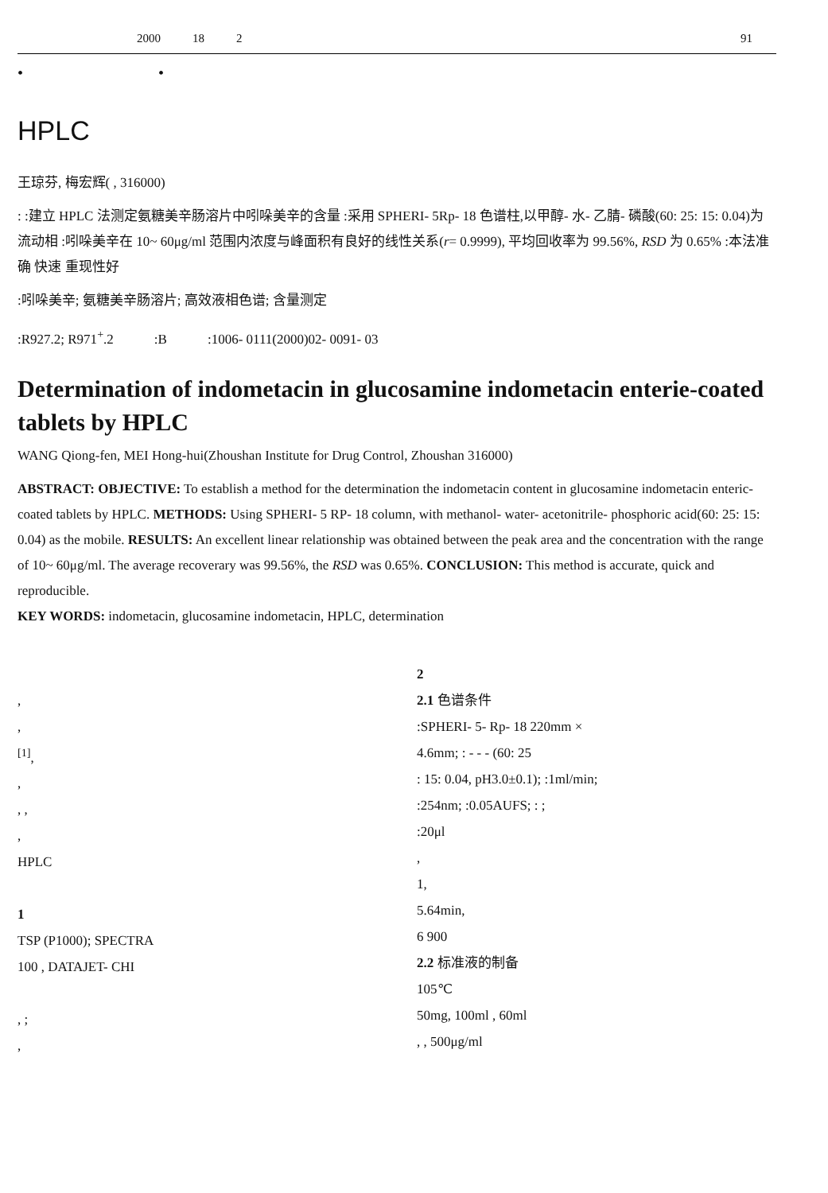2000 18 2 91
• •
HPLC
王琼芬, 梅宏辉( , 316000)
: :建立 HPLC 法测定氨糖美辛肠溶片中吲哚美辛的含量 :采用 SPHERI- 5Rp- 18 色谱柱,以甲醇- 水- 乙腈- 磷酸(60: 25: 15: 0.04)为流动相 :吲哚美辛在 10~ 60μg/ml 范围内浓度与峰面积有良好的线性关系(r= 0.9999), 平均回收率为 99.56%, RSD 为 0.65% :本法准确 快速 重现性好
:吲哚美辛; 氨糖美辛肠溶片; 高效液相色谱; 含量测定
:R927.2; R971<sup>+</sup>.2 :B :1006- 0111(2000)02- 0091- 03
Determination of indometacin in glucosamine indometacin enterie-coated tablets by HPLC
WANG Qiong-fen, MEI Hong-hui(Zhoushan Institute for Drug Control, Zhoushan 316000)
ABSTRACT: OBJECTIVE: To establish a method for the determination the indometacin content in glucosamine indometacin enteric- coated tablets by HPLC. METHODS: Using SPHERI- 5 RP- 18 column, with methanol- water- acetonitrile- phosphoric acid(60: 25: 15: 0.04) as the mobile. RESULTS: An excellent linear relationship was obtained between the peak area and the concentration with the range of 10~ 60μg/ml. The average recoverary was 99.56%, the RSD was 0.65%. CONCLUSION: This method is accurate, quick and reproducible.
KEY WORDS: indometacin, glucosamine indometacin, HPLC, determination
,
,
<sup>[1]</sup>,
,
, ,
,
HPLC
1
TSP (P1000); SPECTRA
100 , DATAJET- CHI
, ;
,
2
2.1 色谱条件
:SPHERI- 5- Rp- 18 220mm ×
4.6mm; : - - - (60: 25
: 15: 0.04, pH3.0±0.1); :1ml/min;
:254nm; :0.05AUFS; : ;
:20μl
,
1,
5.64min,
6 900
2.2 标准液的制备
105℃
50mg, 100ml , 60ml
, , 500μg/ml